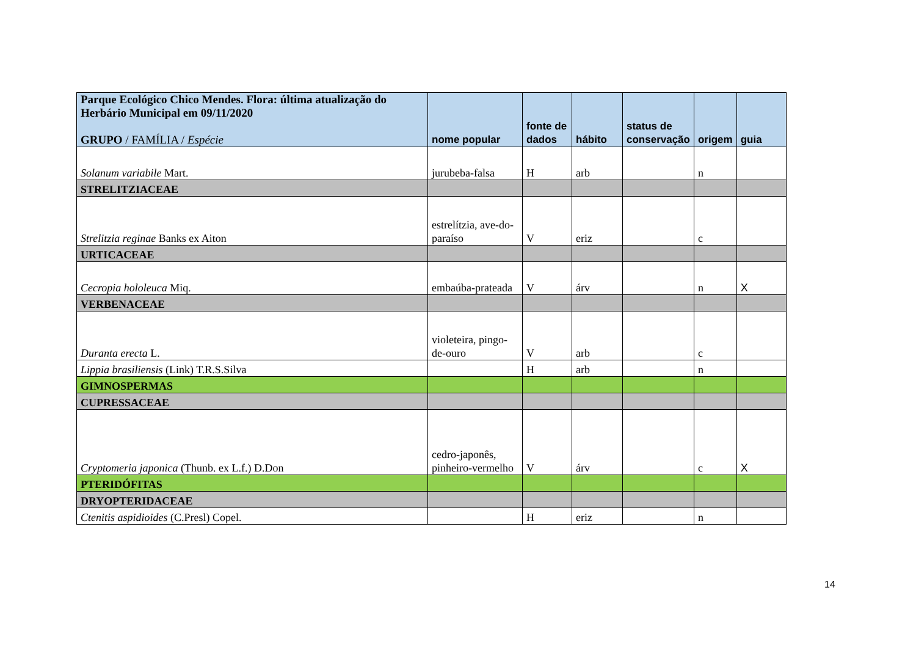| Parque Ecológico Chico Mendes. Flora: última atualização do Herbário Municipal em 09/11/2020 GRUPO / FAMÍLIA / Espécie | nome popular | fonte de dados | hábito | status de conservação | origem | guia |
| --- | --- | --- | --- | --- | --- | --- |
| Solanum variabile Mart. | jurubeba-falsa | H | arb | | n | |
| STRELITZIACEAE | | | | | | |
| Strelitzia reginae Banks ex Aiton | estrelítzia, ave-do-paraíso | V | eriz | | c | |
| URTICACEAE | | | | | | |
| Cecropia hololeuca Miq. | embaúba-prateada | V | árv | | n | X |
| VERBENACEAE | | | | | | |
| Duranta erecta L. | violeteira, pingo-de-ouro | V | arb | | c | |
| Lippia brasiliensis (Link) T.R.S.Silva | | H | arb | | n | |
| GIMNOSPERMAS | | | | | | |
| CUPRESSACEAE | | | | | | |
| Cryptomeria japonica (Thunb. ex L.f.) D.Don | cedro-japonês, pinheiro-vermelho | V | árv | | c | X |
| PTERIDÓFITAS | | | | | | |
| DRYOPTERIDACEAE | | | | | | |
| Ctenitis aspidioides (C.Presl) Copel. | | H | eriz | | n | |
14